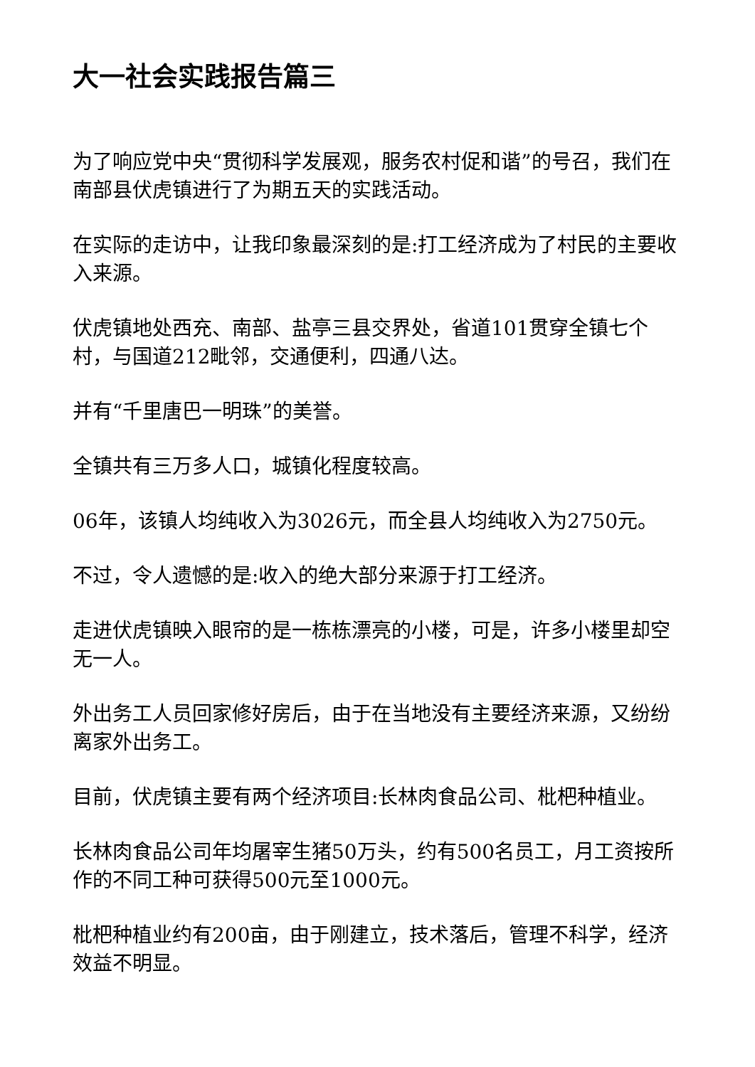大一社会实践报告篇三
为了响应党中央“贯彻科学发展观，服务农村促和谐”的号召，我们在南部县伏虎镇进行了为期五天的实践活动。
在实际的走访中，让我印象最深刻的是:打工经济成为了村民的主要收入来源。
伏虎镇地处西充、南部、盐亭三县交界处，省道101贯穿全镇七个村，与国道212毗邻，交通便利，四通八达。
并有“千里唐巴一明珠”的美誉。
全镇共有三万多人口，城镇化程度较高。
06年，该镇人均纯收入为3026元，而全县人均纯收入为2750元。
不过，令人遗憾的是:收入的绝大部分来源于打工经济。
走进伏虎镇映入眼帘的是一栋栋漂亮的小楼，可是，许多小楼里却空无一人。
外出务工人员回家修好房后，由于在当地没有主要经济来源，又纷纷离家外出务工。
目前，伏虎镇主要有两个经济项目:长林肉食品公司、枇杷种植业。
长林肉食品公司年均屠宰生猪50万头，约有500名员工，月工资按所作的不同工种可获得500元至1000元。
枇杷种植业约有200亩，由于刚建立，技术落后，管理不科学，经济效益不明显。